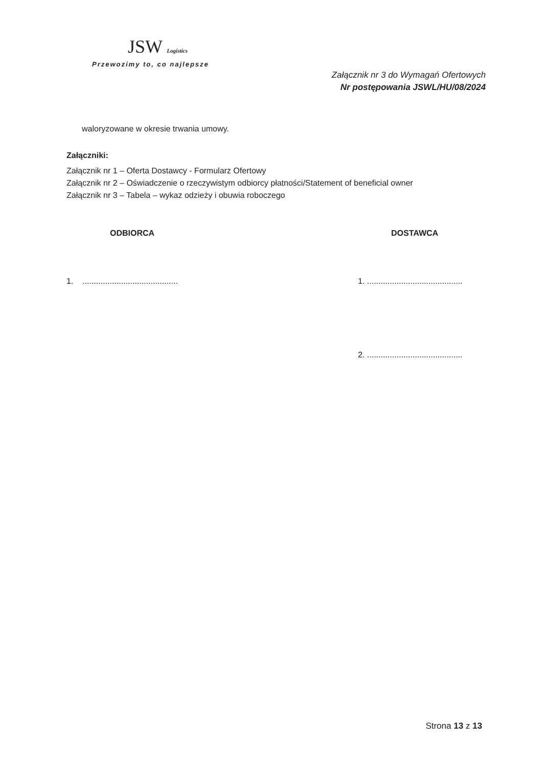JSW Logistics
Przewozimy to, co najlepsze
Załącznik nr 3 do Wymagań Ofertowych
Nr postępowania JSWL/HU/08/2024
waloryzowane w okresie trwania umowy.
Załączniki:
Załącznik nr 1 – Oferta Dostawcy - Formularz Ofertowy
Załącznik nr 2 – Oświadczenie o rzeczywistym odbiorcy płatności/Statement of beneficial owner
Załącznik nr 3 – Tabela – wykaz odzieży i obuwia roboczego
ODBIORCA
1. ..........................................
DOSTAWCA
1. ..........................................
2. ..........................................
Strona 13 z 13